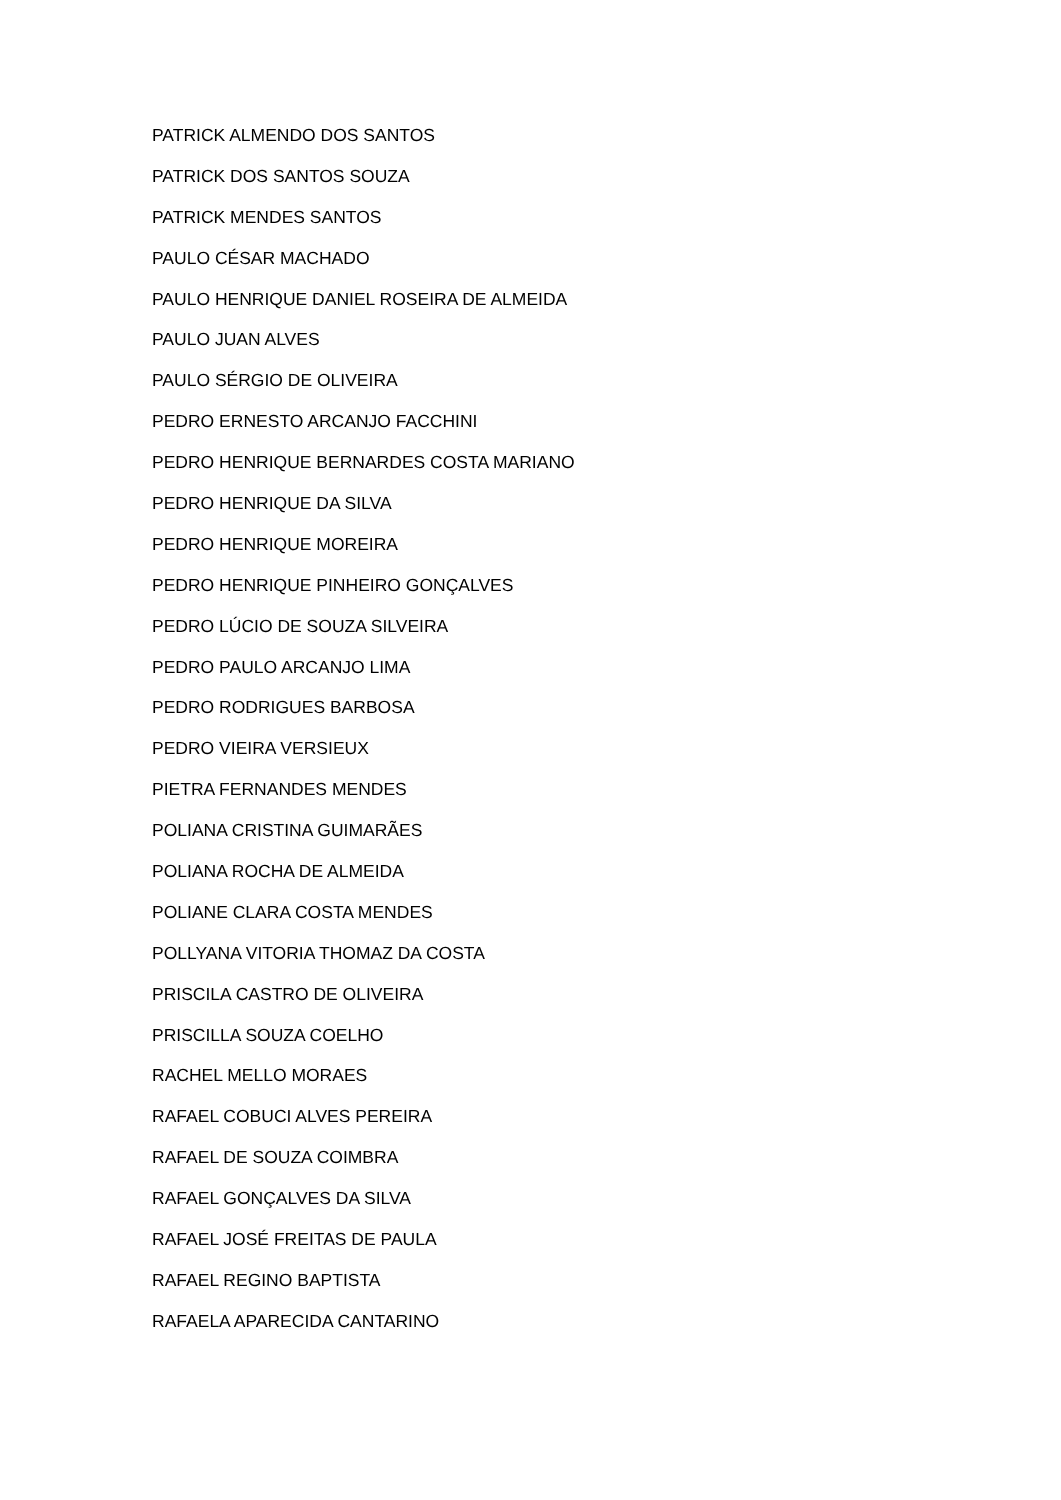PATRICK ALMENDO DOS SANTOS
PATRICK DOS SANTOS SOUZA
PATRICK MENDES SANTOS
PAULO CÉSAR MACHADO
PAULO HENRIQUE DANIEL ROSEIRA DE ALMEIDA
PAULO JUAN ALVES
PAULO SÉRGIO DE OLIVEIRA
PEDRO ERNESTO ARCANJO FACCHINI
PEDRO HENRIQUE BERNARDES COSTA MARIANO
PEDRO HENRIQUE DA SILVA
PEDRO HENRIQUE MOREIRA
PEDRO HENRIQUE PINHEIRO GONÇALVES
PEDRO LÚCIO DE SOUZA SILVEIRA
PEDRO PAULO ARCANJO LIMA
PEDRO RODRIGUES BARBOSA
PEDRO VIEIRA VERSIEUX
PIETRA FERNANDES MENDES
POLIANA CRISTINA GUIMARÃES
POLIANA ROCHA DE ALMEIDA
POLIANE CLARA COSTA MENDES
POLLYANA VITORIA THOMAZ DA COSTA
PRISCILA CASTRO DE OLIVEIRA
PRISCILLA SOUZA COELHO
RACHEL MELLO MORAES
RAFAEL COBUCI ALVES PEREIRA
RAFAEL DE SOUZA COIMBRA
RAFAEL GONÇALVES DA SILVA
RAFAEL JOSÉ FREITAS DE PAULA
RAFAEL REGINO BAPTISTA
RAFAELA APARECIDA CANTARINO